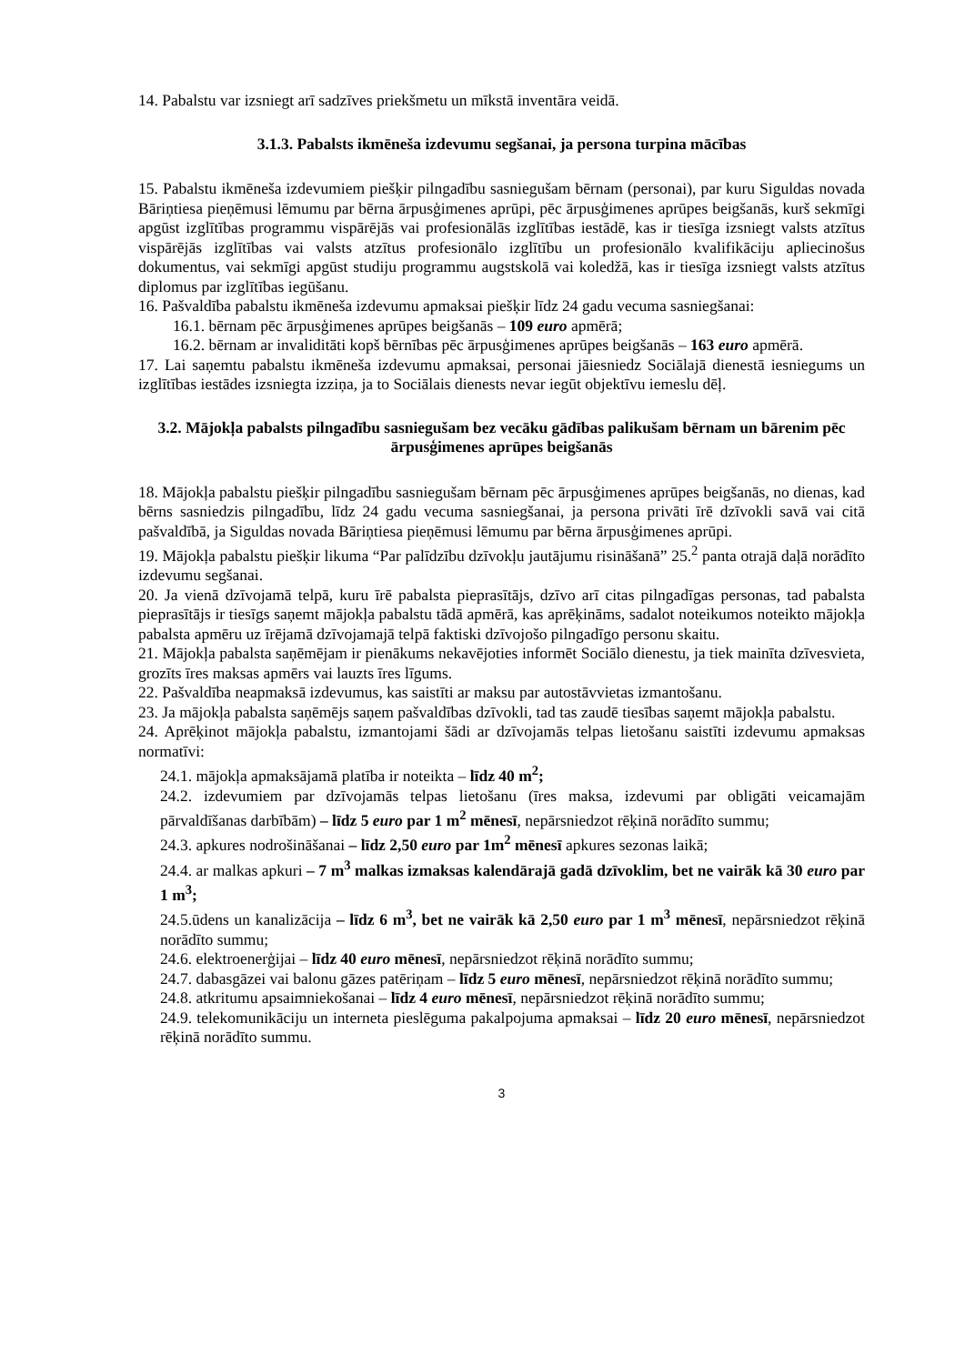14. Pabalstu var izsniegt arī sadzīves priekšmetu un mīkstā inventāra veidā.
3.1.3. Pabalsts ikmēneša izdevumu segšanai, ja persona turpina mācības
15. Pabalstu ikmēneša izdevumiem piešķir pilngadību sasniegušam bērnam (personai), par kuru Siguldas novada Bāriņtiesa pieņēmusi lēmumu par bērna ārpusģimenes aprūpi, pēc ārpusģimenes aprūpes beigšanās, kurš sekmīgi apgūst izglītības programmu vispārējās vai profesionālās izglītības iestādē, kas ir tiesīga izsniegt valsts atzītus vispārējās izglītības vai valsts atzītus profesionālo izglītību un profesionālo kvalifikāciju apliecinošus dokumentus, vai sekmīgi apgūst studiju programmu augstskolā vai koledžā, kas ir tiesīga izsniegt valsts atzītus diplomus par izglītības iegūšanu.
16. Pašvaldība pabalstu ikmēneša izdevumu apmaksai piešķir līdz 24 gadu vecuma sasniegšanai:
16.1. bērnam pēc ārpusģimenes aprūpes beigšanās – 109 euro apmērā;
16.2. bērnam ar invaliditāti kopš bērnības pēc ārpusģimenes aprūpes beigšanās – 163 euro apmērā.
17. Lai saņemtu pabalstu ikmēneša izdevumu apmaksai, personai jāiesniedz Sociālajā dienestā iesniegums un izglītības iestādes izsniegta izziņa, ja to Sociālais dienests nevar iegūt objektīvu iemeslu dēļ.
3.2. Mājokļa pabalsts pilngadību sasniegušam bez vecāku gādības palikušam bērnam un bārenim pēc ārpusģimenes aprūpes beigšanās
18. Mājokļa pabalstu piešķir pilngadību sasniegušam bērnam pēc ārpusģimenes aprūpes beigšanās, no dienas, kad bērns sasniedzis pilngadību, līdz 24 gadu vecuma sasniegšanai, ja persona privāti īrē dzīvokli savā vai citā pašvaldībā, ja Siguldas novada Bāriņtiesa pieņēmusi lēmumu par bērna ārpusģimenes aprūpi.
19. Mājokļa pabalstu piešķir likuma “Par palīdzību dzīvokļu jautājumu risināšanā” 25.<sup>2</sup> panta otrajā daļā norādīto izdevumu segšanai.
20. Ja vienā dzīvojamā telpā, kuru īrē pabalsta pieprasītājs, dzīvo arī citas pilngadīgas personas, tad pabalsta pieprasītājs ir tiesīgs saņemt mājokļa pabalstu tādā apmērā, kas aprēķināms, sadalot noteikumos noteikto mājokļa pabalsta apmēru uz īrējamā dzīvojamajā telpā faktiski dzīvojošo pilngadīgo personu skaitu.
21. Mājokļa pabalsta saņēmējam ir pienākums nekavējoties informēt Sociālo dienestu, ja tiek mainīta dzīvesvieta, grozīts īres maksas apmērs vai lauzts īres līgums.
22. Pašvaldība neapmaksā izdevumus, kas saistīti ar maksu par autostāvvietas izmantošanu.
23. Ja mājokļa pabalsta saņēmējs saņem pašvaldības dzīvokli, tad tas zaudē tiesības saņemt mājokļa pabalstu.
24. Aprēķinot mājokļa pabalstu, izmantojami šādi ar dzīvojamās telpas lietošanu saistīti izdevumu apmaksas normatīvi:
24.1. mājokļa apmaksājamā platība ir noteikta – līdz 40 m<sup>2</sup>;
24.2. izdevumiem par dzīvojamās telpas lietošanu (īres maksa, izdevumi par obligāti veicamajām pārvaldīšanas darbībām) – līdz 5 euro par 1 m<sup>2</sup> mēnesī, nepārsniedzot rēķinā norādīto summu;
24.3. apkures nodrošināšanai – līdz 2,50 euro par 1m<sup>2</sup> mēnesī apkures sezonas laikā;
24.4. ar malkas apkuri – 7 m<sup>3</sup> malkas izmaksas kalendārajā gadā dzīvoklim, bet ne vairāk kā 30 euro par 1 m<sup>3</sup>;
24.5.ūdens un kanalizācija – līdz 6 m<sup>3</sup>, bet ne vairāk kā 2,50 euro par 1 m<sup>3</sup> mēnesī, nepārsniedzot rēķinā norādīto summu;
24.6. elektroenerģijai – līdz 40 euro mēnesī, nepārsniedzot rēķinā norādīto summu;
24.7. dabasgāzei vai balonu gāzes patēriņam – līdz 5 euro mēnesī, nepārsniedzot rēķinā norādīto summu;
24.8. atkritumu apsaimniekošanai – līdz 4 euro mēnesī, nepārsniedzot rēķinā norādīto summu;
24.9. telekomunikāciju un interneta pieslēguma pakalpojuma apmaksai – līdz 20 euro mēnesī, nepārsniedzot rēķinā norādīto summu.
3